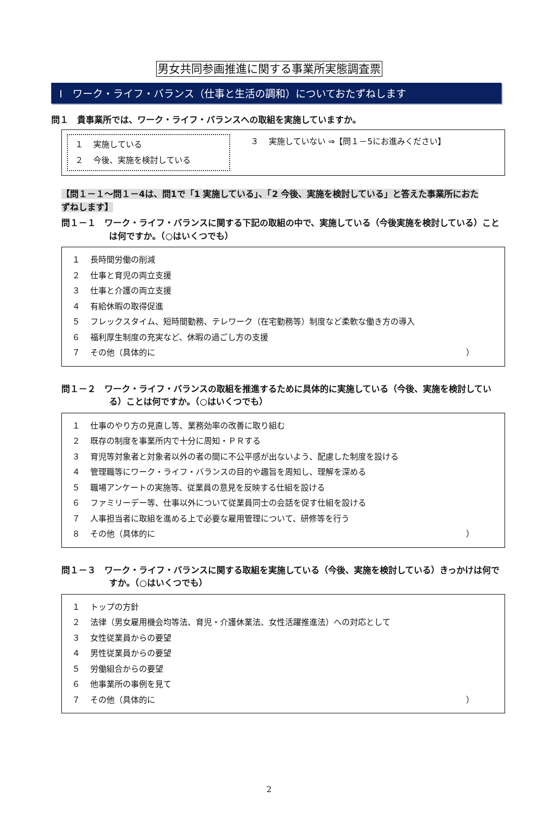男女共同参画推進に関する事業所実態調査票
Ⅰ　ワーク・ライフ・バランス（仕事と生活の調和）についておたずねします
問１　貴事業所では、ワーク・ライフ・バランスへの取組を実施していますか。
１ 実施している
２ 今後、実施を検討している
３ 実施していない ⇒【問１－5にお進みください】
【問１－１～問１－4は、問1で「1 実施している」、「2 今後、実施を検討している」と答えた事業所におたずねします】
問１－１　ワーク・ライフ・バランスに関する下記の取組の中で、実施している（今後実施を検討している）ことは何ですか。（○はいくつでも）
１ 長時間労働の削減
２ 仕事と育児の両立支援
３ 仕事と介護の両立支援
４ 有給休暇の取得促進
５ フレックスタイム、短時間勤務、テレワーク（在宅勤務等）制度など柔軟な働き方の導入
６ 福利厚生制度の充実など、休暇の過ごし方の支援
７ その他（具体的に ）
問１－２　ワーク・ライフ・バランスの取組を推進するために具体的に実施している（今後、実施を検討している）ことは何ですか。（○はいくつでも）
１ 仕事のやり方の見直し等、業務効率の改善に取り組む
２ 既存の制度を事業所内で十分に周知・ＰＲする
３ 育児等対象者と対象者以外の者の間に不公平感が出ないよう、配慮した制度を設ける
４ 管理職等にワーク・ライフ・バランスの目的や趣旨を周知し、理解を深める
５ 職場アンケートの実施等、従業員の意見を反映する仕組を設ける
６ ファミリーデー等、仕事以外について従業員同士の会話を促す仕組を設ける
７ 人事担当者に取組を進める上で必要な雇用管理について、研修等を行う
８ その他（具体的に ）
問１－３　ワーク・ライフ・バランスに関する取組を実施している（今後、実施を検討している）きっかけは何ですか。（○はいくつでも）
１ トップの方針
２ 法律（男女雇用機会均等法、育児・介護休業法、女性活躍推進法）への対応として
３ 女性従業員からの要望
４ 男性従業員からの要望
５ 労働組合からの要望
６ 他事業所の事例を見て
７ その他（具体的に ）
2